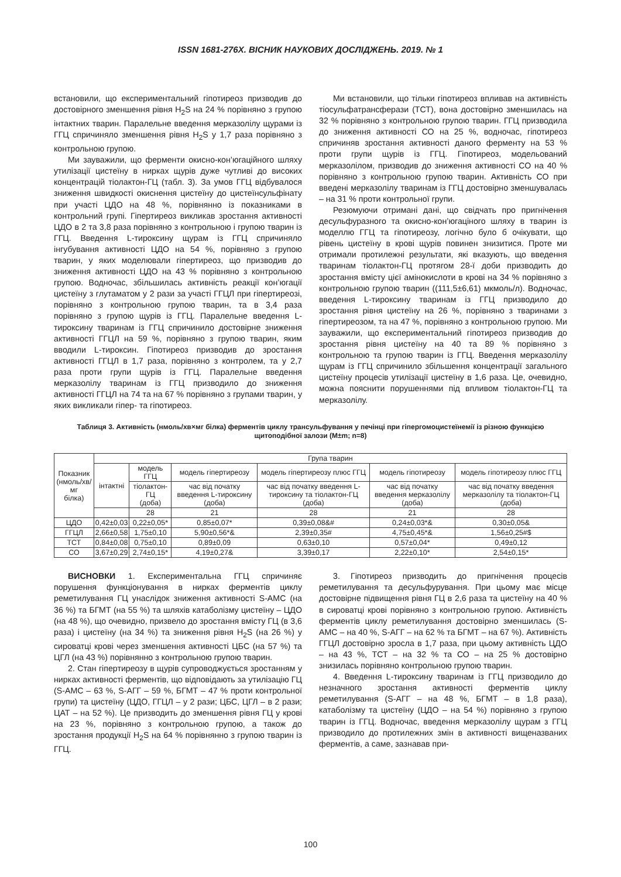ISSN 1681-276X. ВІСНИК НАУКОВИХ ДОСЛІДЖЕНЬ. 2019. № 1
встановили, що експериментальний гіпотиреоз призводив до достовірного зменшення рівня H<sub>2</sub>S на 24 % порівняно з групою інтактних тварин. Паралельне введення мерказолілу щурами із ГГЦ спричиняло зменшення рівня H<sub>2</sub>S у 1,7 раза порівняно з контрольною групою.
Ми зауважили, що ферменти окисно-кон’югаційного шляху утилізації цистеїну в нирках щурів дуже чутливі до високих концентрацій тіолактон-ГЦ (табл. 3). За умов ГГЦ відбувалося зниження швидкості окиснення цистеїну до цистеїнсульфінату при участі ЦДО на 48 %, порівнянно із показниками в контрольний групі. Гіпертиреоз викликав зростання активності ЦДО в 2 та 3,8 раза порівняно з контрольною і групою тварин із ГГЦ. Введення L-тироксину щурам із ГГЦ спричиняло інгубування активності ЦДО на 54 %, порівняно з групою тварин, у яких моделювали гіпертиреоз, що призводив до зниження активності ЦДО на 43 % порівняно з контрольною групою. Водночас, збільшилась активність реакції кон’югації цистеїну з глутаматом у 2 рази за участі ГГЦЛ при гіпертиреозі, порівняно з контрольною групою тварин, та в 3,4 раза порівняно з групою щурів із ГГЦ. Паралельне введення L-тироксину тваринам із ГГЦ спричинило достовірне зниження активності ГГЦЛ на 59 %, порівняно з групою тварин, яким вводили L-тироксин. Гіпотиреоз призводив до зростання активності ГГЦЛ в 1,7 раза, порівняно з контролем, та у 2,7 раза проти групи щурів із ГГЦ. Паралельне введення мерказолілу тваринам із ГГЦ призводило до зниження активності ГГЦЛ на 74 та на 67 % порівняно з групами тварин, у яких викликали гіпер- та гіпотиреоз.
Ми встановили, що тільки гіпотиреоз впливав на активність тіосульфатрансферази (ТСТ), вона достовірно зменшилась на 32 % порівняно з контрольною групою тварин. ГГЦ призводила до зниження активності СО на 25 %, водночас, гіпотиреоз спричиняв зростання активності даного ферменту на 53 % проти групи щурів із ГГЦ. Гіпотиреоз, модельований мерказолілом, призводив до зниження активності СО на 40 % порівняно з контрольною групою тварин. Активність СО при введені мерказолілу тваринам із ГГЦ достовірно зменшувалась – на 31 % проти контрольної групи.
Резюмуючи отримані дані, що свідчать про пригнічення десульфуразного та окисно-кон’югаціного шляху в тварин із моделлю ГГЦ та гіпотиреозу, логічно було б очікувати, що рівень цистеїну в крові щурів повинен знизитися. Проте ми отримали протилежні результати, які вказують, що введення тваринам тіолактон-ГЦ протягом 28-ї доби призводить до зростання вмісту цієї амінокислоти в крові на 34 % порівняно з контрольною групою тварин ((111,5±6,61) мкмоль/л). Водночас, введення L-тироксину тваринам із ГГЦ призводило до зростання рівня цистеїну на 26 %, порівняно з тваринами з гіпертиреозом, та на 47 %, порівняно з контрольною групою. Ми зауважили, що експериментальний гіпотиреоз призводив до зростання рівня цистеїну на 40 та 89 % порівняно з контрольною та групою тварин із ГГЦ. Введення мерказолілу щурам із ГГЦ спричинило збільшення концентрації загального цистеїну процесів утилізації цистеїну в 1,6 раза. Це, очевидно, можна пояснити порушеннями під впливом тіолактон-ГЦ та мерказолілу.
Таблиця 3. Активність (нмоль/хв×мг білка) ферментів циклу трансульфування у печінці при гіпергомоцистеїнемії із різною функцією щитоподібної залози (M±m; n=8)
| Показник (нмоль/хв/мг білка) | Група тварин | | | | | |
| --- | --- | --- | --- | --- | --- | --- |
| | інтактні | модель ГГЦ | модель гіпертиреозу | модель гіпертиреозу плюс ГГЦ | модель гіпотиреозу | модель гіпотиреозу плюс ГГЦ |
| | | тіолактон-ГЦ (доба) | час від початку введення L-тироксину (доба) | час від початку введення L-тироксину та тіолактон-ГЦ (доба) | час від початку введення мерказолілу (доба) | час від початку введення мерказолілу та тіолактон-ГЦ (доба) |
| | | 28 | 21 | 28 | 21 | 28 |
| ЦДО | 0,42±0,03 | 0,22±0,05* | 0,85±0,07* | 0,39±0,08&# | 0,24±0,03*& | 0,30±0,05& |
| ГГЦЛ | 2,66±0,58 | 1,75±0,10 | 5,90±0,56*& | 2,39±0,35# | 4,75±0,45*& | 1,56±0,25#$ |
| ТСТ | 0,84±0,08 | 0,75±0,10 | 0,89±0,09 | 0,63±0,10 | 0,57±0,04* | 0,49±0,12 |
| СО | 3,67±0,29 | 2,74±0,15* | 4,19±0,27& | 3,39±0,17 | 2,22±0,10* | 2,54±0,15* |
ВИСНОВКИ 1. Експериментальна ГГЦ спричиняє порушення функціонування в нирках ферментів циклу реметилування ГЦ унаслідок зниження активності S-AMC (на 36 %) та БГМТ (на 55 %) та шляхів катаболізму цистеїну – ЦДО (на 48 %), що очевидно, призвело до зростання вмісту ГЦ (в 3,6 раза) і цистеїну (на 34 %) та зниження рівня H<sub>2</sub>S (на 26 %) у сироватці крові через зменшення активності ЦБС (на 57 %) та ЦГЛ (на 43 %) порівнянно з контрольною групою тварин.
2. Стан гіпертиреозу в щурів супроводжується зростанням у нирках активності ферментів, що відповідають за утилізацію ГЦ (S-AMC – 63 %, S-АГГ – 59 %, БГМТ – 47 % проти контрольної групи) та цистеїну (ЦДО, ГГЦЛ – у 2 рази; ЦБС, ЦГЛ – в 2 рази; ЦАТ – на 52 %). Це призводить до зменшення рівня ГЦ у крові на 23 %, порівняно з контрольною групою, а також до зростання продукції H<sub>2</sub>S на 64 % порівнянно з групою тварин із ГГЦ.
3. Гіпотиреоз призводить до пригнічення процесів реметилування та десульфурування. При цьому має місце достовірне підвищення рівня ГЦ в 2,6 раза та цистеїну на 40 % в сироватці крові порівняно з контрольною групою. Активність ферментів циклу реметилування достовірно зменшилась (S-AMC – на 40 %, S-АГГ – на 62 % та БГМТ – на 67 %). Активність ГГЦЛ достовірно зросла в 1,7 раза, при цьому активність ЦДО – на 43 %, ТСТ – на 32 % та СО – на 25 % достовірно знизилась порівняно контрольною групою тварин.
4. Введення L-тироксину тваринам із ГГЦ призводило до незначного зростання активності ферментів циклу реметилування (S-АГГ – на 48 %, БГМТ – в 1,8 раза), катаболізму та цистеїну (ЦДО – на 54 %) порівняно з групою тварин із ГГЦ. Водночас, введення мерказолілу щурам з ГГЦ призводило до протилежних змін в активності вищеназваних ферментів, а саме, зазнавав при-
100